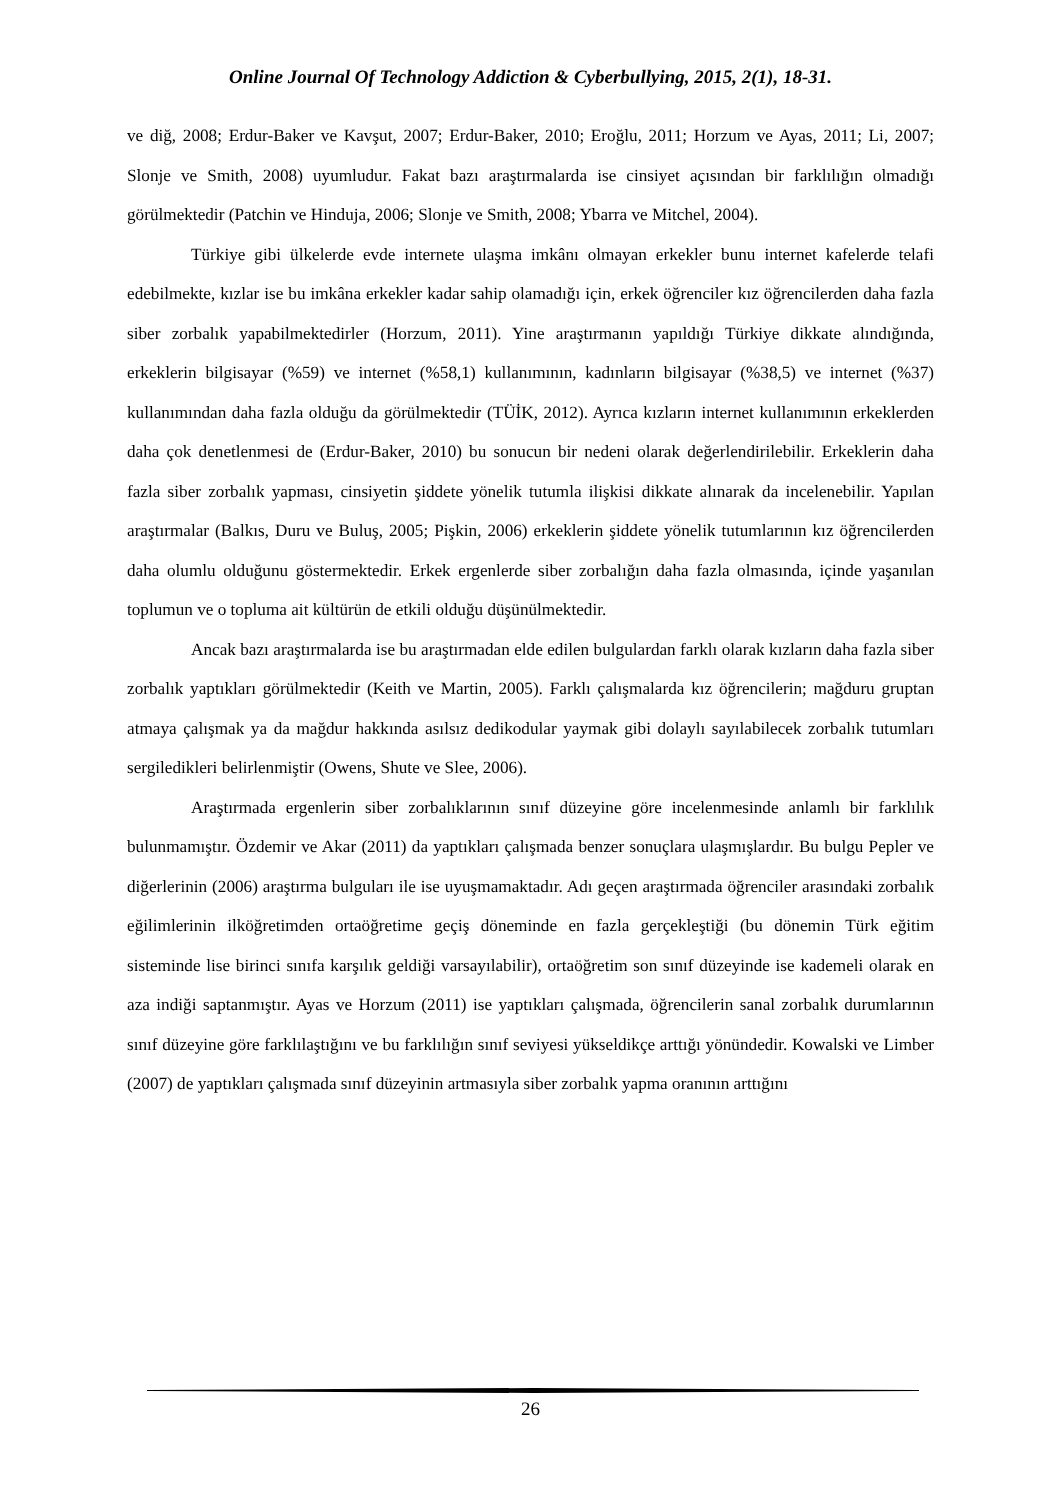Online Journal Of Technology Addiction & Cyberbullying, 2015, 2(1), 18-31.
ve diğ, 2008; Erdur-Baker ve Kavşut, 2007; Erdur-Baker, 2010; Eroğlu, 2011; Horzum ve Ayas, 2011; Li, 2007; Slonje ve Smith, 2008) uyumludur. Fakat bazı araştırmalarda ise cinsiyet açısından bir farklılığın olmadığı görülmektedir (Patchin ve Hinduja, 2006; Slonje ve Smith, 2008; Ybarra ve Mitchel, 2004).
Türkiye gibi ülkelerde evde internete ulaşma imkânı olmayan erkekler bunu internet kafelerde telafi edebilmekte, kızlar ise bu imkâna erkekler kadar sahip olamadığı için, erkek öğrenciler kız öğrencilerden daha fazla siber zorbalık yapabilmektedirler (Horzum, 2011). Yine araştırmanın yapıldığı Türkiye dikkate alındığında, erkeklerin bilgisayar (%59) ve internet (%58,1) kullanımının, kadınların bilgisayar (%38,5) ve internet (%37) kullanımından daha fazla olduğu da görülmektedir (TÜİK, 2012). Ayrıca kızların internet kullanımının erkeklerden daha çok denetlenmesi de (Erdur-Baker, 2010) bu sonucun bir nedeni olarak değerlendirilebilir. Erkeklerin daha fazla siber zorbalık yapması, cinsiyetin şiddete yönelik tutumla ilişkisi dikkate alınarak da incelenebilir. Yapılan araştırmalar (Balkıs, Duru ve Buluş, 2005; Pişkin, 2006) erkeklerin şiddete yönelik tutumlarının kız öğrencilerden daha olumlu olduğunu göstermektedir. Erkek ergenlerde siber zorbalığın daha fazla olmasında, içinde yaşanılan toplumun ve o topluma ait kültürün de etkili olduğu düşünülmektedir.
Ancak bazı araştırmalarda ise bu araştırmadan elde edilen bulgulardan farklı olarak kızların daha fazla siber zorbalık yaptıkları görülmektedir (Keith ve Martin, 2005). Farklı çalışmalarda kız öğrencilerin; mağduru gruptan atmaya çalışmak ya da mağdur hakkında asılsız dedikodular yaymak gibi dolaylı sayılabilecek zorbalık tutumları sergiledikleri belirlenmiştir (Owens, Shute ve Slee, 2006).
Araştırmada ergenlerin siber zorbalıklarının sınıf düzeyine göre incelenmesinde anlamlı bir farklılık bulunmamıştır. Özdemir ve Akar (2011) da yaptıkları çalışmada benzer sonuçlara ulaşmışlardır. Bu bulgu Pepler ve diğerlerinin (2006) araştırma bulguları ile ise uyuşmamaktadır. Adı geçen araştırmada öğrenciler arasındaki zorbalık eğilimlerinin ilköğretimden ortaöğretime geçiş döneminde en fazla gerçekleştiği (bu dönemin Türk eğitim sisteminde lise birinci sınıfa karşılık geldiği varsayılabilir), ortaöğretim son sınıf düzeyinde ise kademeli olarak en aza indiği saptanmıştır. Ayas ve Horzum (2011) ise yaptıkları çalışmada, öğrencilerin sanal zorbalık durumlarının sınıf düzeyine göre farklılaştığını ve bu farklılığın sınıf seviyesi yükseldikçe arttığı yönündedir. Kowalski ve Limber (2007) de yaptıkları çalışmada sınıf düzeyinin artmasıyla siber zorbalık yapma oranının arttığını
26